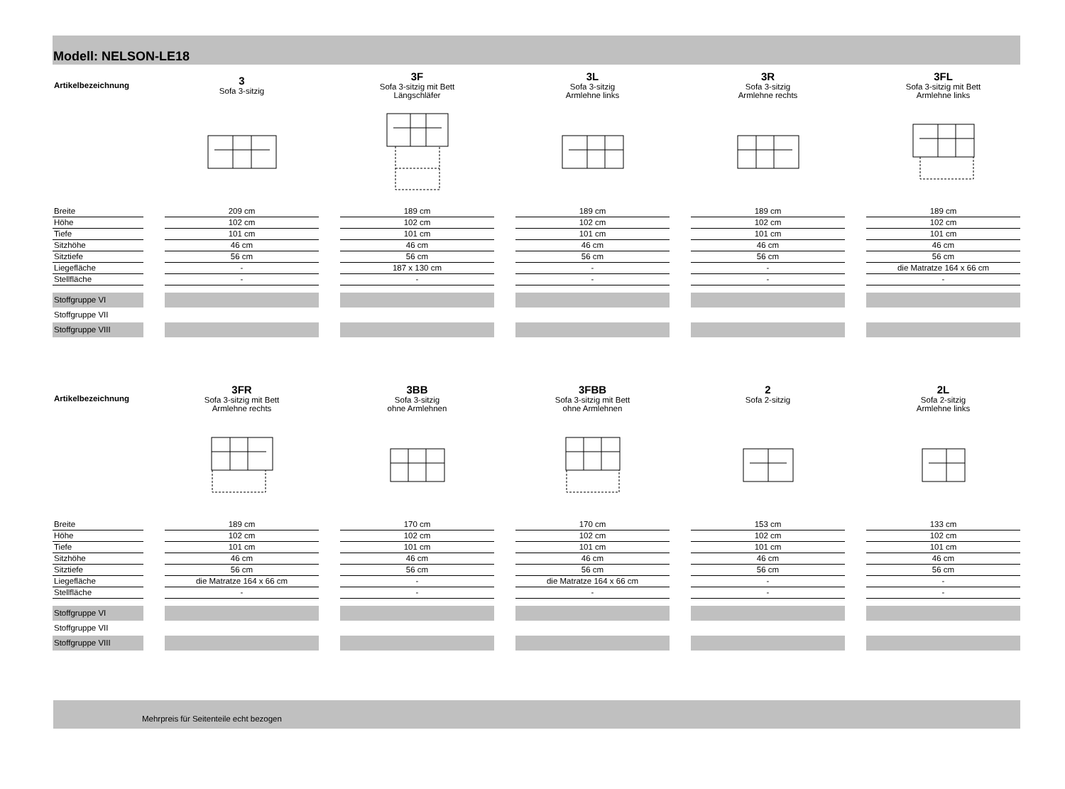Modell: NELSON-LE18
| Artikelbezeichnung | | 3 Sofa 3-sitzig | | 3F Sofa 3-sitzig mit Bett Längschläfer | | 3L Sofa 3-sitzig Armlehne links | | 3R Sofa 3-sitzig Armlehne rechts | | 3FL Sofa 3-sitzig mit Bett Armlehne links |
| Breite | | 209 cm | | 189 cm | | 189 cm | | 189 cm | | 189 cm |
| Höhe | | 102 cm | | 102 cm | | 102 cm | | 102 cm | | 102 cm |
| Tiefe | | 101 cm | | 101 cm | | 101 cm | | 101 cm | | 101 cm |
| Sitzhöhe | | 46 cm | | 46 cm | | 46 cm | | 46 cm | | 46 cm |
| Sitztiefe | | 56 cm | | 56 cm | | 56 cm | | 56 cm | | 56 cm |
| Liegefläche | | - | | 187 x 130 cm | | - | | - | | die Matratze 164 x 66 cm |
| Stellfläche | | - | | - | | - | | - | | - |
| Stoffgruppe VI | | | | | | | | | | |
| Stoffgruppe VII | | | | | | | | | | |
| Stoffgruppe VIII | | | | | | | | | | |
| Artikelbezeichnung | | 3FR Sofa 3-sitzig mit Bett Armlehne rechts | | 3BB Sofa 3-sitzig ohne Armlehnen | | 3FBB Sofa 3-sitzig mit Bett ohne Armlehnen | | 2 Sofa 2-sitzig | | 2L Sofa 2-sitzig Armlehne links |
| Breite | | 189 cm | | 170 cm | | 170 cm | | 153 cm | | 133 cm |
| Höhe | | 102 cm | | 102 cm | | 102 cm | | 102 cm | | 102 cm |
| Tiefe | | 101 cm | | 101 cm | | 101 cm | | 101 cm | | 101 cm |
| Sitzhöhe | | 46 cm | | 46 cm | | 46 cm | | 46 cm | | 46 cm |
| Sitztiefe | | 56 cm | | 56 cm | | 56 cm | | 56 cm | | 56 cm |
| Liegefläche | | die Matratze 164 x 66 cm | | - | | die Matratze 164 x 66 cm | | - | | - |
| Stellfläche | | - | | - | | - | | - | | - |
| Stoffgruppe VI | | | | | | | | | | |
| Stoffgruppe VII | | | | | | | | | | |
| Stoffgruppe VIII | | | | | | | | | | |
Mehrpreis für Seitenteile echt bezogen